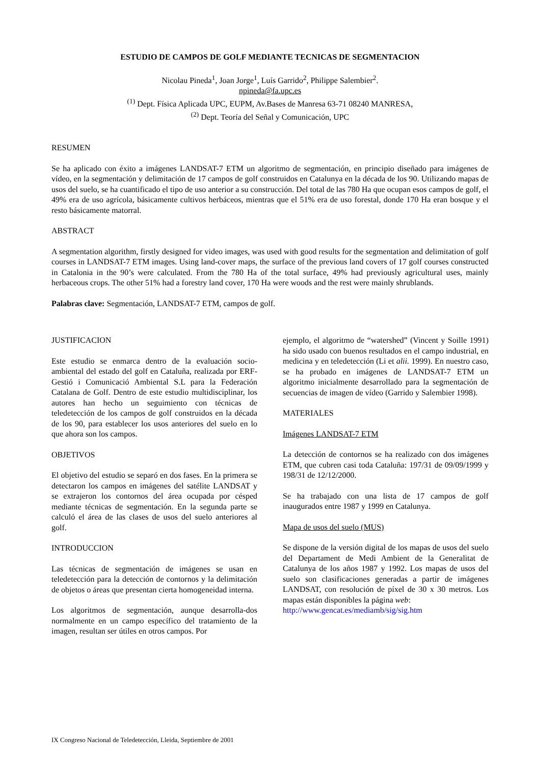ESTUDIO DE CAMPOS DE GOLF MEDIANTE TECNICAS DE SEGMENTACION
Nicolau Pineda<sup>1</sup>, Joan Jorge<sup>1</sup>, Luís Garrido<sup>2</sup>, Philippe Salembier<sup>2</sup>.
npineda@fa.upc.es
<sup>(1)</sup> Dept. Física Aplicada UPC, EUPM, Av.Bases de Manresa 63-71 08240 MANRESA,
<sup>(2)</sup> Dept. Teoría del Señal y Comunicación, UPC
RESUMEN
Se ha aplicado con éxito a imágenes LANDSAT-7 ETM un algoritmo de segmentación, en principio diseñado para imágenes de vídeo, en la segmentación y delimitación de 17 campos de golf construidos en Catalunya en la década de los 90. Utilizando mapas de usos del suelo, se ha cuantificado el tipo de uso anterior a su construcción. Del total de las 780 Ha que ocupan esos campos de golf, el 49% era de uso agrícola, básicamente cultivos herbáceos, mientras que el 51% era de uso forestal, donde 170 Ha eran bosque y el resto básicamente matorral.
ABSTRACT
A segmentation algorithm, firstly designed for video images, was used with good results for the segmentation and delimitation of golf courses in LANDSAT-7 ETM images. Using land-cover maps, the surface of the previous land covers of 17 golf courses constructed in Catalonia in the 90’s were calculated. From the 780 Ha of the total surface, 49% had previously agricultural uses, mainly herbaceous crops. The other 51% had a forestry land cover, 170 Ha were woods and the rest were mainly shrublands.
Palabras clave: Segmentación, LANDSAT-7 ETM, campos de golf.
JUSTIFICACION
Este estudio se enmarca dentro de la evaluación socio-ambiental del estado del golf en Cataluña, realizada por ERF-Gestió i Comunicació Ambiental S.L para la Federación Catalana de Golf. Dentro de este estudio multidisciplinar, los autores han hecho un seguimiento con técnicas de teledetección de los campos de golf construidos en la década de los 90, para establecer los usos anteriores del suelo en lo que ahora son los campos.
OBJETIVOS
El objetivo del estudio se separó en dos fases. En la primera se detectaron los campos en imágenes del satélite LANDSAT y se extrajeron los contornos del área ocupada por césped mediante técnicas de segmentación. En la segunda parte se calculó el área de las clases de usos del suelo anteriores al golf.
INTRODUCCION
Las técnicas de segmentación de imágenes se usan en teledetección para la detección de contornos y la delimitación de objetos o áreas que presentan cierta homogeneidad interna.
Los algoritmos de segmentación, aunque desarrolla-dos normalmente en un campo específico del tratamiento de la imagen, resultan ser útiles en otros campos. Por
ejemplo, el algoritmo de “watershed” (Vincent y Soille 1991) ha sido usado con buenos resultados en el campo industrial, en medicina y en teledetección (Li et alii. 1999). En nuestro caso, se ha probado en imágenes de LANDSAT-7 ETM un algoritmo inicialmente desarrollado para la segmentación de secuencias de imagen de vídeo (Garrido y Salembier 1998).
MATERIALES
Imágenes LANDSAT-7 ETM
La detección de contornos se ha realizado con dos imágenes ETM, que cubren casi toda Cataluña: 197/31 de 09/09/1999 y 198/31 de 12/12/2000.
Se ha trabajado con una lista de 17 campos de golf inaugurados entre 1987 y 1999 en Catalunya.
Mapa de usos del suelo (MUS)
Se dispone de la versión digital de los mapas de usos del suelo del Departament de Medi Ambient de la Generalitat de Catalunya de los años 1987 y 1992. Los mapas de usos del suelo son clasificaciones generadas a partir de imágenes LANDSAT, con resolución de píxel de 30 x 30 metros. Los mapas están disponibles la página web:
http://www.gencat.es/mediamb/sig/sig.htm
IX Congreso Nacional de Teledetección, Lleida, Septiembre de 2001